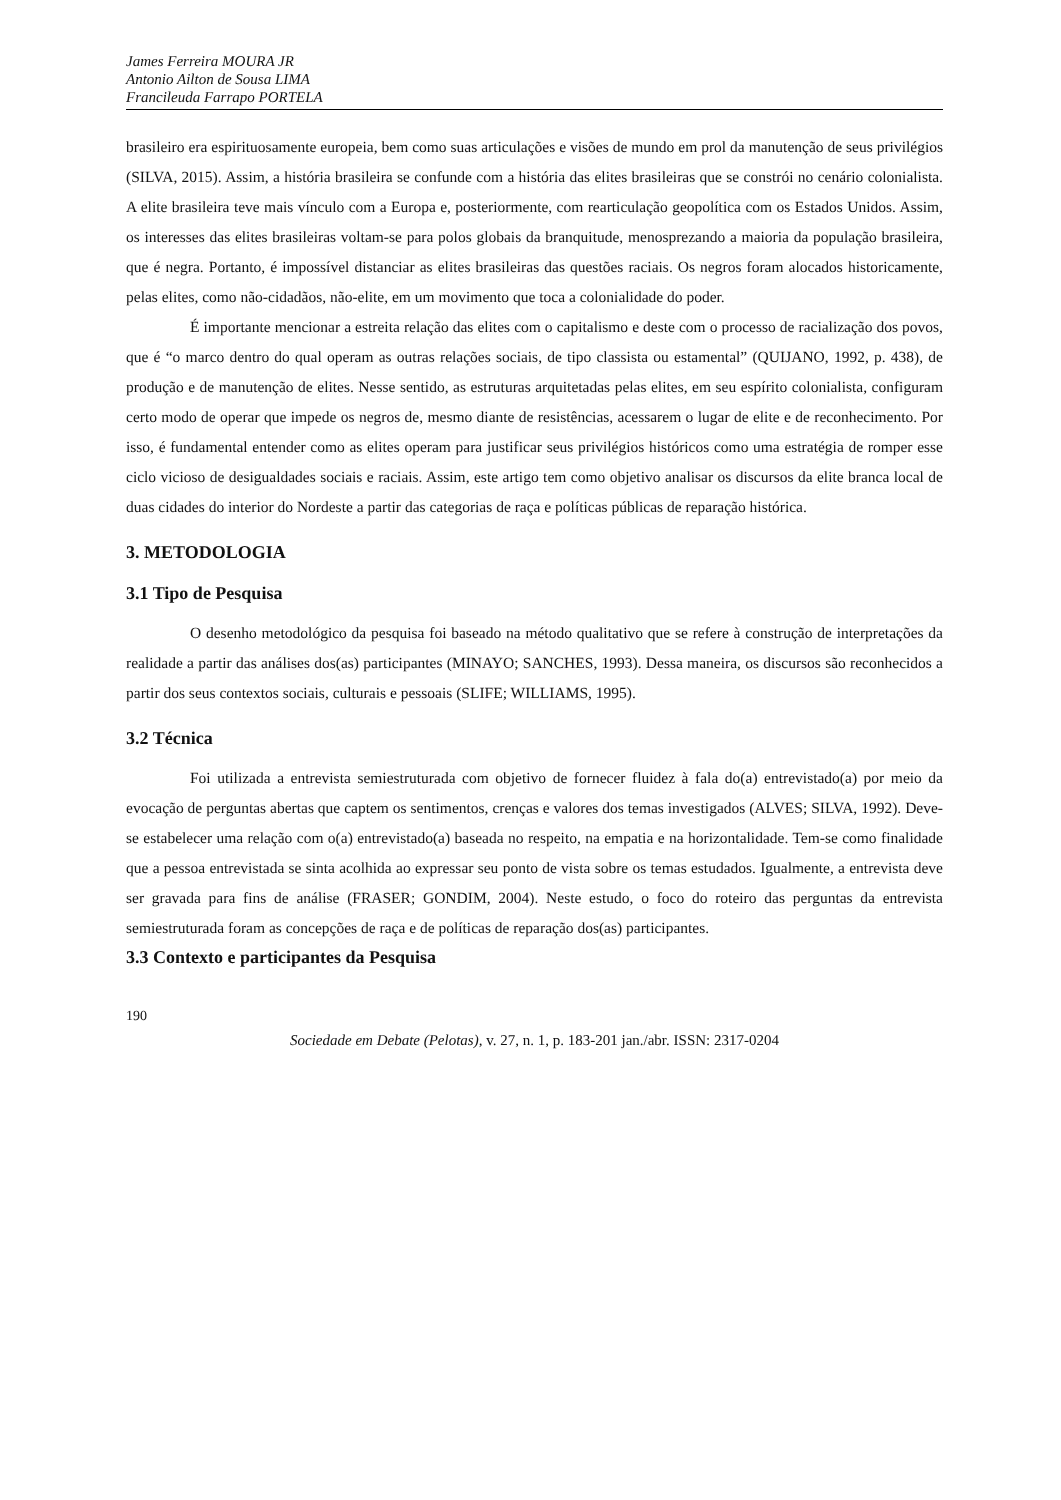James Ferreira MOURA JR
Antonio Ailton de Sousa LIMA
Francileuda Farrapo PORTELA
brasileiro era espirituosamente europeia, bem como suas articulações e visões de mundo em prol da manutenção de seus privilégios (SILVA, 2015). Assim, a história brasileira se confunde com a história das elites brasileiras que se constrói no cenário colonialista. A elite brasileira teve mais vínculo com a Europa e, posteriormente, com rearticulação geopolítica com os Estados Unidos. Assim, os interesses das elites brasileiras voltam-se para polos globais da branquitude, menosprezando a maioria da população brasileira, que é negra. Portanto, é impossível distanciar as elites brasileiras das questões raciais. Os negros foram alocados historicamente, pelas elites, como não-cidadãos, não-elite, em um movimento que toca a colonialidade do poder.
É importante mencionar a estreita relação das elites com o capitalismo e deste com o processo de racialização dos povos, que é “o marco dentro do qual operam as outras relações sociais, de tipo classista ou estamental” (QUIJANO, 1992, p. 438), de produção e de manutenção de elites. Nesse sentido, as estruturas arquitetadas pelas elites, em seu espírito colonialista, configuram certo modo de operar que impede os negros de, mesmo diante de resistências, acessarem o lugar de elite e de reconhecimento. Por isso, é fundamental entender como as elites operam para justificar seus privilégios históricos como uma estratégia de romper esse ciclo vicioso de desigualdades sociais e raciais. Assim, este artigo tem como objetivo analisar os discursos da elite branca local de duas cidades do interior do Nordeste a partir das categorias de raça e políticas públicas de reparação histórica.
3. METODOLOGIA
3.1 Tipo de Pesquisa
O desenho metodológico da pesquisa foi baseado na método qualitativo que se refere à construção de interpretações da realidade a partir das análises dos(as) participantes (MINAYO; SANCHES, 1993). Dessa maneira, os discursos são reconhecidos a partir dos seus contextos sociais, culturais e pessoais (SLIFE; WILLIAMS, 1995).
3.2 Técnica
Foi utilizada a entrevista semiestruturada com objetivo de fornecer fluidez à fala do(a) entrevistado(a) por meio da evocação de perguntas abertas que captem os sentimentos, crenças e valores dos temas investigados (ALVES; SILVA, 1992). Deve-se estabelecer uma relação com o(a) entrevistado(a) baseada no respeito, na empatia e na horizontalidade. Tem-se como finalidade que a pessoa entrevistada se sinta acolhida ao expressar seu ponto de vista sobre os temas estudados. Igualmente, a entrevista deve ser gravada para fins de análise (FRASER; GONDIM, 2004). Neste estudo, o foco do roteiro das perguntas da entrevista semiestruturada foram as concepções de raça e de políticas de reparação dos(as) participantes.
3.3 Contexto e participantes da Pesquisa
190
Sociedade em Debate (Pelotas), v. 27, n. 1, p. 183-201 jan./abr. ISSN: 2317-0204